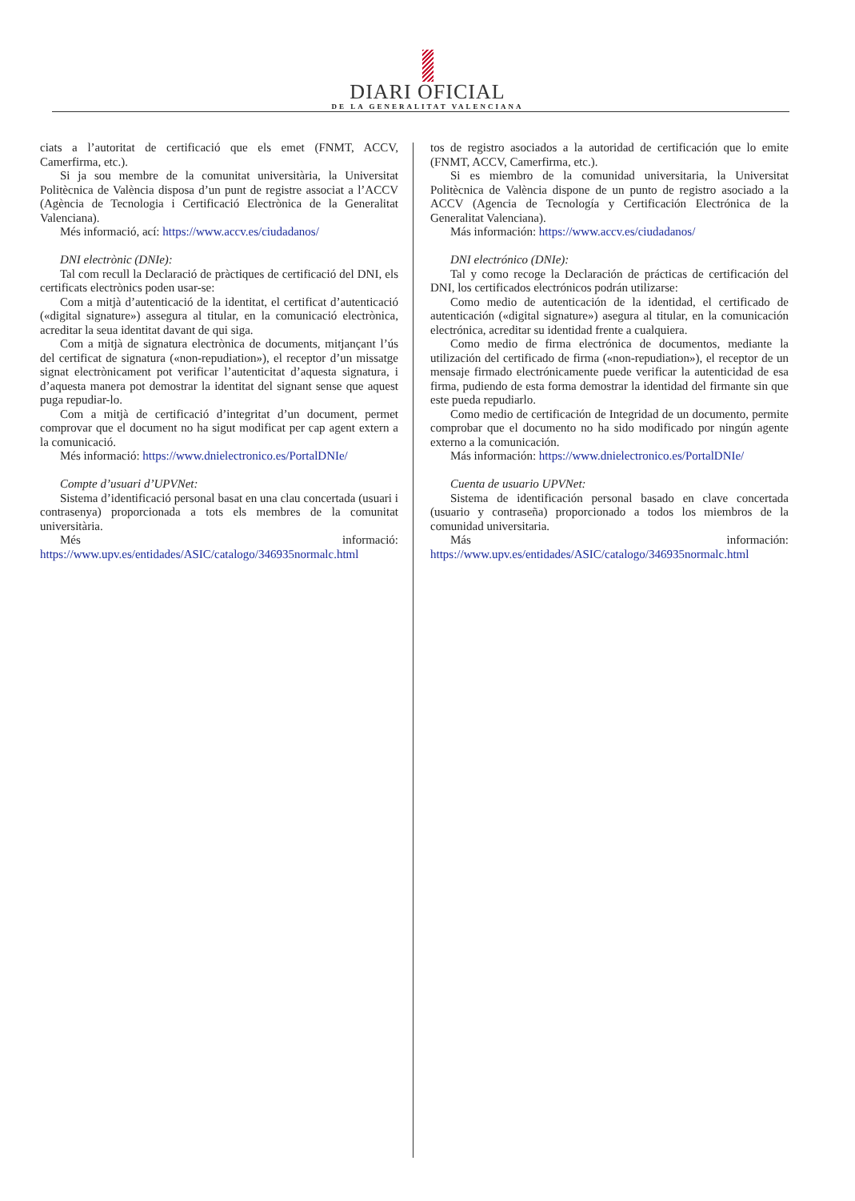DIARI OFICIAL
DE LA GENERALITAT VALENCIANA
ciats a l’autoritat de certificació que els emet (FNMT, ACCV, Camerfirma, etc.).
Si ja sou membre de la comunitat universitària, la Universitat Politècnica de València disposa d’un punt de registre associat a l’ACCV (Agència de Tecnologia i Certificació Electrònica de la Generalitat Valenciana).
Més informació, ací: https://www.accv.es/ciudadanos/
DNI electrònic (DNIe):
Tal com recull la Declaració de pràctiques de certificació del DNI, els certificats electrònics poden usar-se:
Com a mitjà d’autenticació de la identitat, el certificat d’autenticació («digital signature») assegura al titular, en la comunicació electrònica, acreditar la seua identitat davant de qui siga.
Com a mitjà de signatura electrònica de documents, mitjançant l’ús del certificat de signatura («non-repudiation»), el receptor d’un missatge signat electrònicament pot verificar l’autenticitat d’aquesta signatura, i d’aquesta manera pot demostrar la identitat del signant sense que aquest puga repudiar-lo.
Com a mitjà de certificació d’integritat d’un document, permet comprovar que el document no ha sigut modificat per cap agent extern a la comunicació.
Més informació: https://www.dnielectronico.es/PortalDNIe/
Compte d’usuari d’UPVNet:
Sistema d’identificació personal basat en una clau concertada (usuari i contrasenya) proporcionada a tots els membres de la comunitat universitària.
Més informació: https://www.upv.es/entidades/ASIC/catalogo/346935normalc.html
tos de registro asociados a la autoridad de certificación que lo emite (FNMT, ACCV, Camerfirma, etc.).
Si es miembro de la comunidad universitaria, la Universitat Politècnica de València dispone de un punto de registro asociado a la ACCV (Agencia de Tecnología y Certificación Electrónica de la Generalitat Valenciana).
Más información: https://www.accv.es/ciudadanos/
DNI electrónico (DNIe):
Tal y como recoge la Declaración de prácticas de certificación del DNI, los certificados electrónicos podrán utilizarse:
Como medio de autenticación de la identidad, el certificado de autenticación («digital signature») asegura al titular, en la comunicación electrónica, acreditar su identidad frente a cualquiera.
Como medio de firma electrónica de documentos, mediante la utilización del certificado de firma («non-repudiation»), el receptor de un mensaje firmado electrónicamente puede verificar la autenticidad de esa firma, pudiendo de esta forma demostrar la identidad del firmante sin que este pueda repudiarlo.
Como medio de certificación de Integridad de un documento, permite comprobar que el documento no ha sido modificado por ningún agente externo a la comunicación.
Más información: https://www.dnielectronico.es/PortalDNIe/
Cuenta de usuario UPVNet:
Sistema de identificación personal basado en clave concertada (usuario y contraseña) proporcionado a todos los miembros de la comunidad universitaria.
Más información: https://www.upv.es/entidades/ASIC/catalogo/346935normalc.html